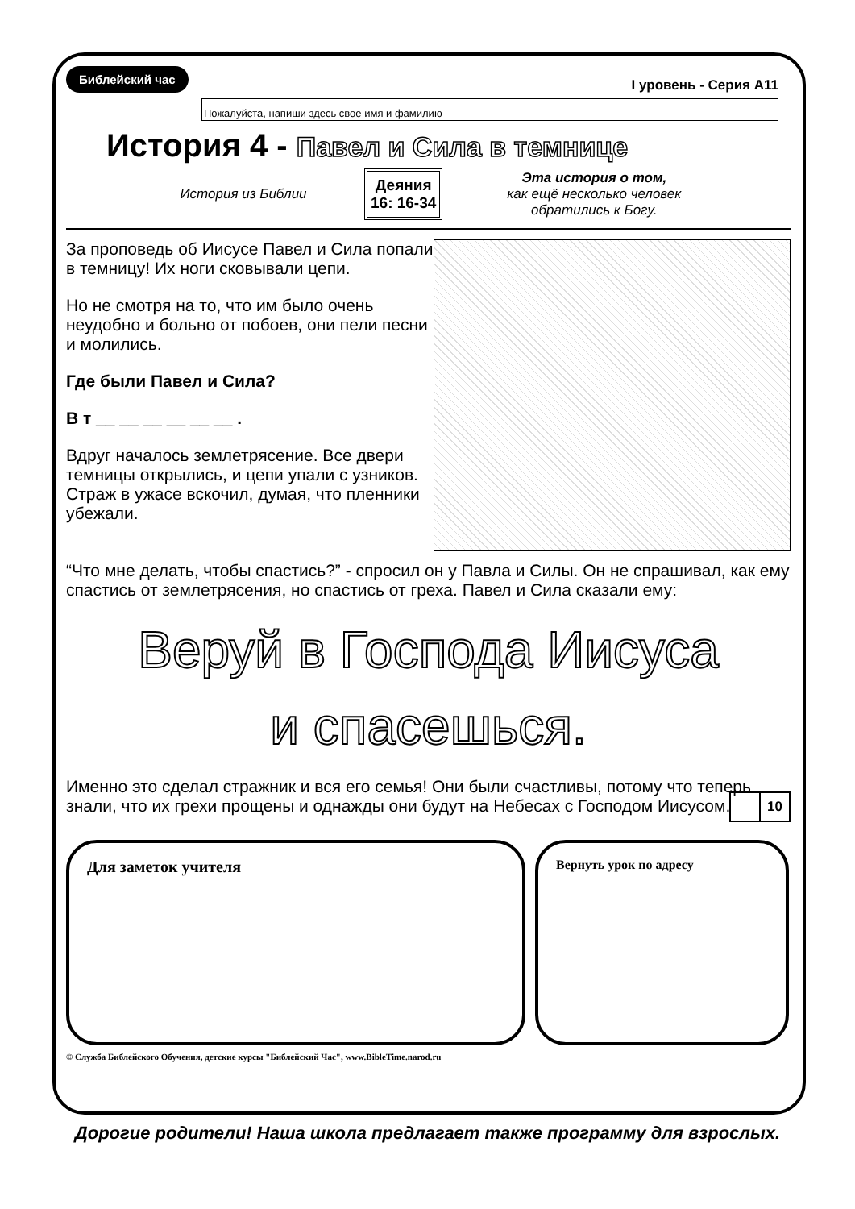Библейский час I уровень - Серия А11
Пожалуйста, напиши здесь свое имя и фамилию
История 4 - Павел и Сила в темнице
История из Библии
Деяния
16: 16-34
Эта история о том,
как ещё несколько человек
обратились к Богу.
За проповедь об Иисусе Павел и Сила попали в темницу! Их ноги сковывали цепи.
Но не смотря на то, что им было очень неудобно и больно от побоев, они пели песни и молились.
Где были Павел и Сила?
В т __ __ __ __ __ __ .
Вдруг началось землетрясение. Все двери темницы открылись, и цепи упали с узников. Страж в ужасе вскочил, думая, что пленники убежали.
“Что мне делать, чтобы спастись?” - спросил он у Павла и Силы. Он не спрашивал, как ему спастись от землетрясения, но спастись от греха. Павел и Сила сказали ему:
Веруй в Господа Иисуса
и спасешься.
Именно это сделал стражник и вся его семья! Они были счастливы, потому что теперь знали, что их грехи прощены и однажды они будут на Небесах с Господом Иисусом.
10
Для заметок учителя
Вернуть урок по адресу
© Служба Библейского Обучения, детские курсы "Библейский Час", www.BibleTime.narod.ru
Дорогие родители! Наша школа предлагает также программу для взрослых.